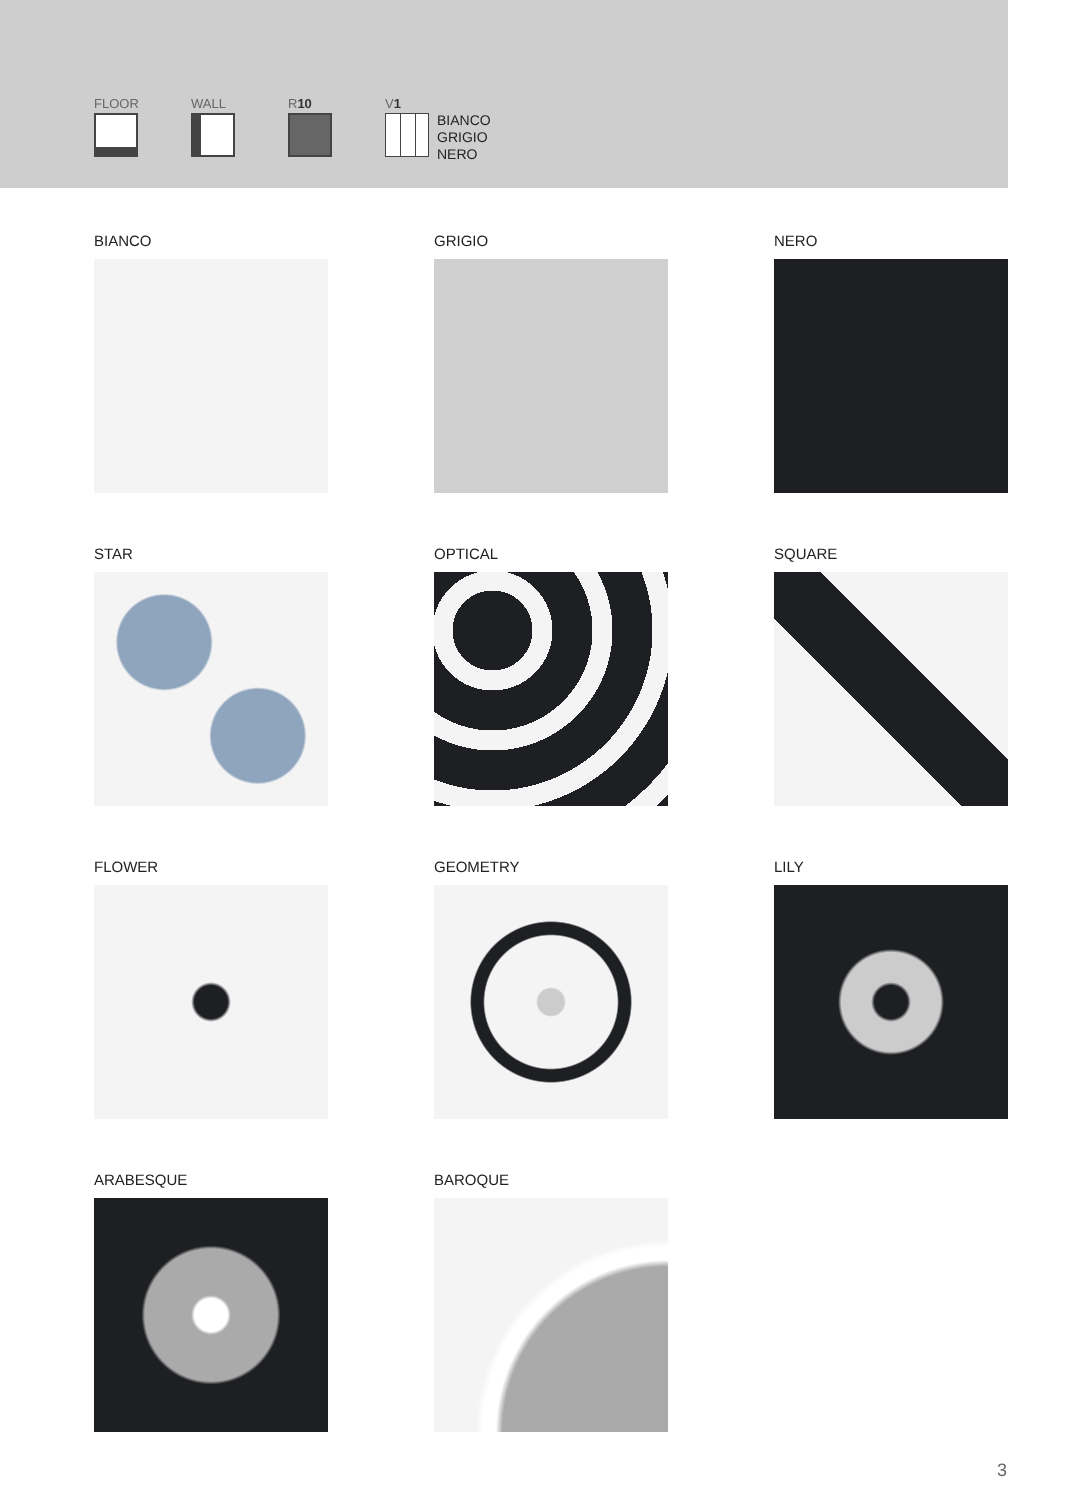FLOOR WALL R10 V1
BIANCO
GRIGIO
NERO
BIANCO
GRIGIO
NERO
STAR
OPTICAL
SQUARE
FLOWER
GEOMETRY
LILY
ARABESQUE
BAROQUE
3